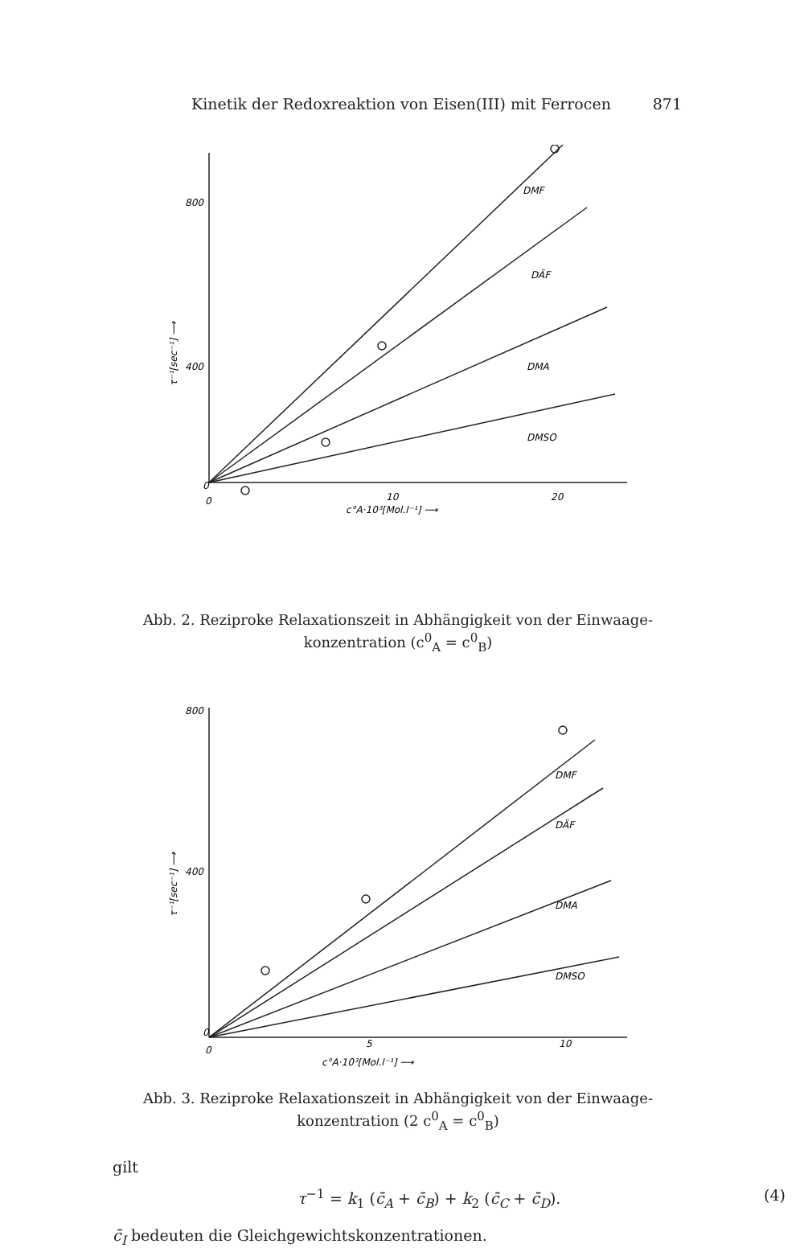Kinetik der Redoxreaktion von Eisen(III) mit Ferrocen 871
800
400
0
0
10
20
DMF
DÄF
DMA
DMSO
c°A·10³[Mol.l⁻¹] ⟶
τ⁻¹[sec⁻¹] ⟶
Abb. 2. Reziproke Relaxationszeit in Abhängigkeit von der Einwaage-
konzentration (c<sup>0</sup><sub>A</sub> = c<sup>0</sup><sub>B</sub>)
800
400
0
0
5
10
DMF
DÄF
DMA
DMSO
c°A·10³[Mol.l⁻¹] ⟶
τ⁻¹[sec⁻¹] ⟶
Abb. 3. Reziproke Relaxationszeit in Abhängigkeit von der Einwaage-
konzentration (2 c<sup>0</sup><sub>A</sub> = c<sup>0</sup><sub>B</sub>)
gilt
τ<sup>−1</sup> = k<sub>1</sub> (c̄<sub>A</sub> + c̄<sub>B</sub>) + k<sub>2</sub> (c̄<sub>C</sub> + c̄<sub>D</sub>).
(4)
c̄<sub>I</sub> bedeuten die Gleichgewichtskonzentrationen.